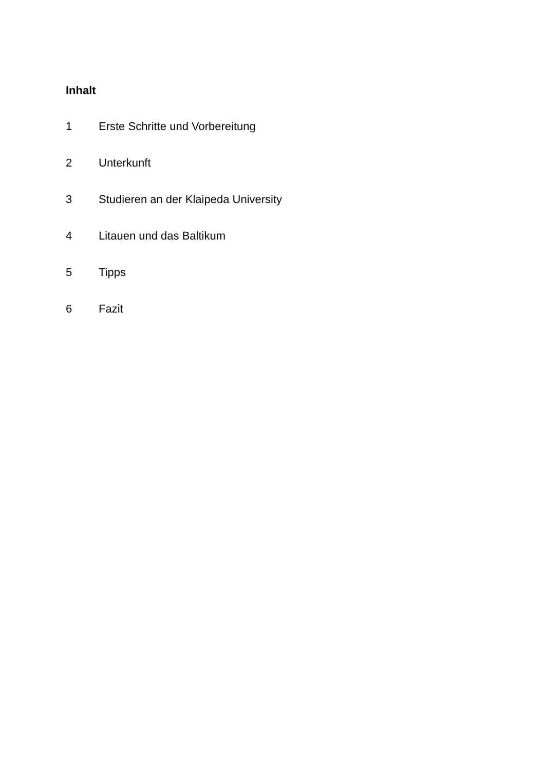Inhalt
1 Erste Schritte und Vorbereitung
2 Unterkunft
3 Studieren an der Klaipeda University
4 Litauen und das Baltikum
5 Tipps
6 Fazit